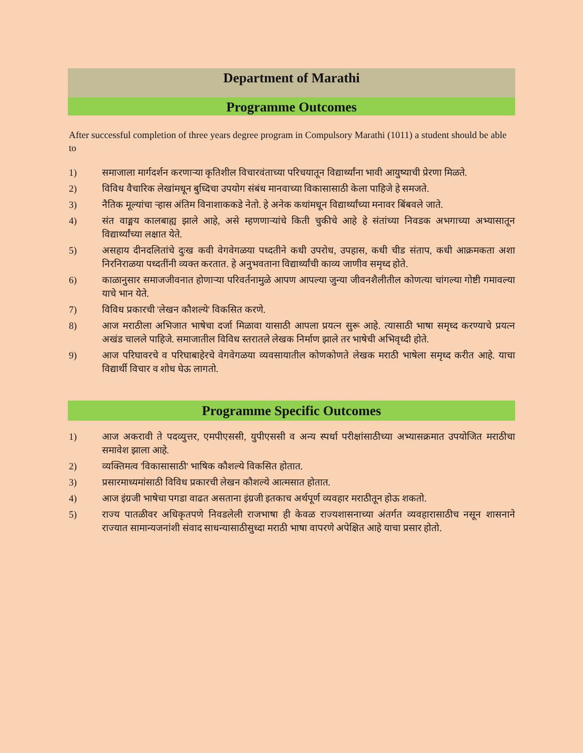Department of Marathi
Programme Outcomes
After successful completion of three years degree program in Compulsory Marathi (1011) a student should be able to
1) समाजाला मार्गदर्शन करणाऱ्या कृतिशील विचारवंताच्या परिचयातून विद्यार्थ्यांना भावी आयुष्याची प्रेरणा मिळते.
2) विविध वैचारिक लेखांमधून बुध्दिचा उपयोग संबंध मानवाच्या विकासासाठी केला पाहिजे हे समजते.
3) नैतिक मूल्यांचा ऱ्हास अंतिम विनाशाककडे नेतो. हे अनेक कथांमधून विद्यार्थ्यांच्या मनावर बिंबवले जाते.
4) संत वाङ्मय कालबाह्य झाले आहे, असे म्हणणाऱ्यांचे किती चुकीचे आहे हे संतांच्या निवडक अभगाच्या अभ्यासातून विद्यार्थ्यांच्या लक्षात येते.
5) असहाय दीनदलितांचे दुःख कवी वेगवेगळया पध्दतीने कधी उपरोध, उपहास, कधी चीड संताप, कधी आक्रमकता अशा निरनिराळया पध्दतींनी व्यक्त करतात. हे अनुभवताना विद्यार्थ्यांची काव्य जाणीव समृध्द होते.
6) काळानुसार समाजजीवनात होणाऱ्या परिवर्तनामुळे आपण आपल्या जुन्या जीवनशैलीतील कोणत्या चांगल्या गोष्टी गमावल्या याचे भान येते.
7) विविध प्रकारची 'लेखन कौशल्ये' विकसित करणे.
8) आज मराठीला अभिजात भाषेचा दर्जा मिळावा यासाठी आपला प्रयत्न सुरू आहे. त्यासाठी भाषा समृध्द करण्याचे प्रयत्न अखंड चालले पाहिजे. समाजातील विविध स्तरातले लेखक निर्माण झाले तर भाषेची अभिवृध्दी होते.
9) आज परिघावरचे व परिघाबाहेरचे वेगवेगळया व्यवसायातील कोणकोणते लेखक मराठी भाषेला समृध्द करीत आहे. याचा विद्यार्थी विचार व शोध घेऊ लागतो.
Programme Specific Outcomes
1) आज अकरावी ते पदव्युत्तर, एमपीएससी, युपीएससी व अन्य स्पर्धा परीक्षांसाठीच्या अभ्यासक्रमात उपयोजित मराठीचा समावेश झाला आहे.
2) व्यक्तिमत्व 'विकासासाठी' भाषिक कौशल्ये विकसित होतात.
3) प्रसारमाध्यमांसाठी विविध प्रकारची लेखन कौशल्ये आत्मसात होतात.
4) आज इंग्रजी भाषेचा पगडा वाढत असताना इंग्रजी इतकाच अर्थपूर्ण व्यवहार मराठीतून होऊ शकतो.
5) राज्य पातळीवर अधिकृतपणे निवडलेली राजभाषा ही केवळ राज्यशासनाच्या अंतर्गत व्यवहारासाठीच नसून शासनाने राज्यात सामान्यजनांशी संवाद साधन्यासाठीसुध्दा मराठी भाषा वापरणे अपेक्षित आहे याचा प्रसार होतो.